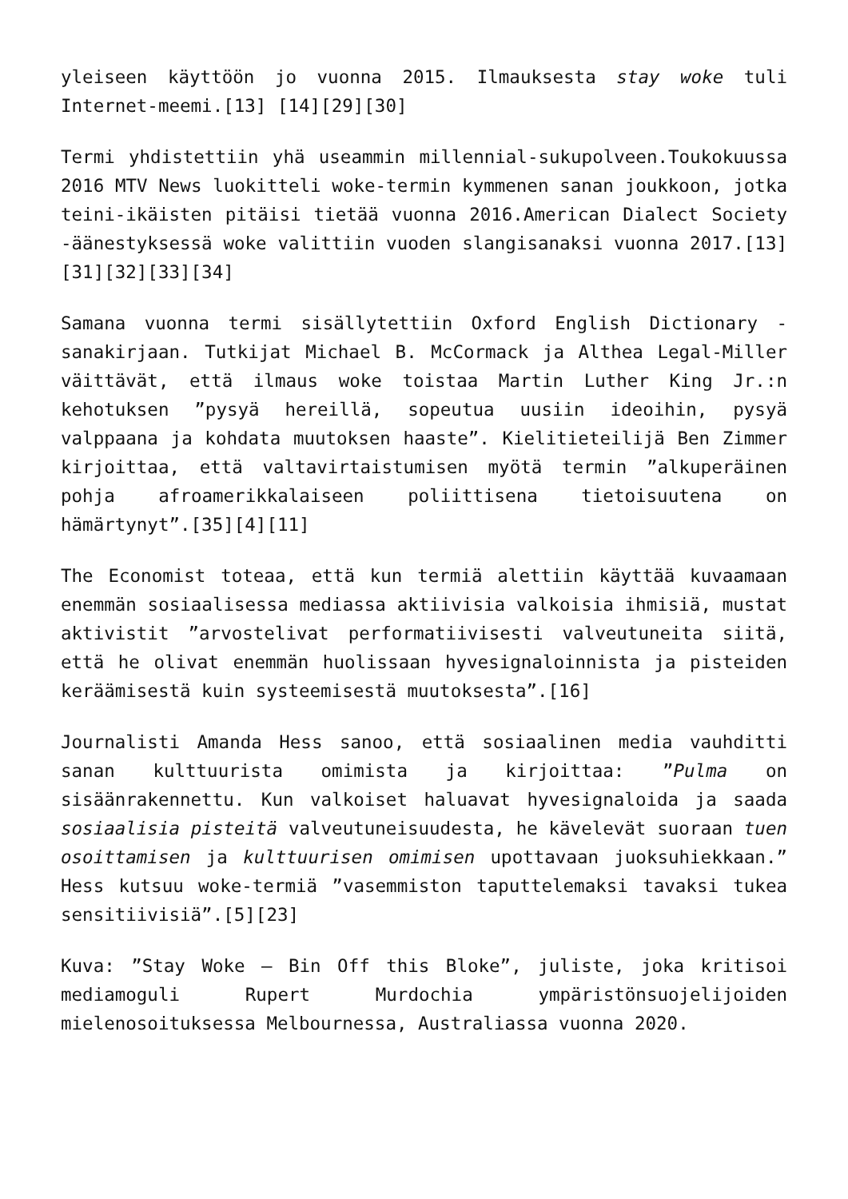yleiseen käyttöön jo vuonna 2015. Ilmauksesta stay woke tuli Internet-meemi.[13] [14][29][30]
Termi yhdistettiin yhä useammin millennial-sukupolveen.Toukokuussa 2016 MTV News luokitteli woke-termin kymmenen sanan joukkoon, jotka teini-ikäisten pitäisi tietää vuonna 2016.American Dialect Society -äänestyksessä woke valittiin vuoden slangisanaksi vuonna 2017.[13] [31][32][33][34]
Samana vuonna termi sisällytettiin Oxford English Dictionary -sanakirjaan. Tutkijat Michael B. McCormack ja Althea Legal-Miller väittävät, että ilmaus woke toistaa Martin Luther King Jr.:n kehotuksen ”pysyä hereillä, sopeutua uusiin ideoihin, pysyä valppaana ja kohdata muutoksen haaste”. Kielitieteilijä Ben Zimmer kirjoittaa, että valtavirtaistumisen myötä termin ”alkuperäinen pohja afroamerikkalaiseen poliittisena tietoisuutena on hämärtynyt”.[35][4][11]
The Economist toteaa, että kun termiä alettiin käyttää kuvaamaan enemmän sosiaalisessa mediassa aktiivisia valkoisia ihmisiä, mustat aktivistit ”arvostelivat performatiivisesti valveutuneita siitä, että he olivat enemmän huolissaan hyvesignaloinnista ja pisteiden keräämisestä kuin systeemisestä muutoksesta”.[16]
Journalisti Amanda Hess sanoo, että sosiaalinen media vauhditti sanan kulttuurista omimista ja kirjoittaa: ”Pulma on sisäänrakennettu. Kun valkoiset haluavat hyvesignaloida ja saada sosiaalisia pisteitä valveutuneisuudesta, he kävelevät suoraan tuen osoittamisen ja kulttuurisen omimisen upottavaan juoksuhiekkaan.” Hess kutsuu woke-termiä ”vasemmiston taputtelemaksi tavaksi tukea sensitiivisiä”.[5][23]
Kuva: ”Stay Woke – Bin Off this Bloke”, juliste, joka kritisoi mediamoguli Rupert Murdochia ympäristönsuojelijoiden mielenosoituksessa Melbournessa, Australiassa vuonna 2020.